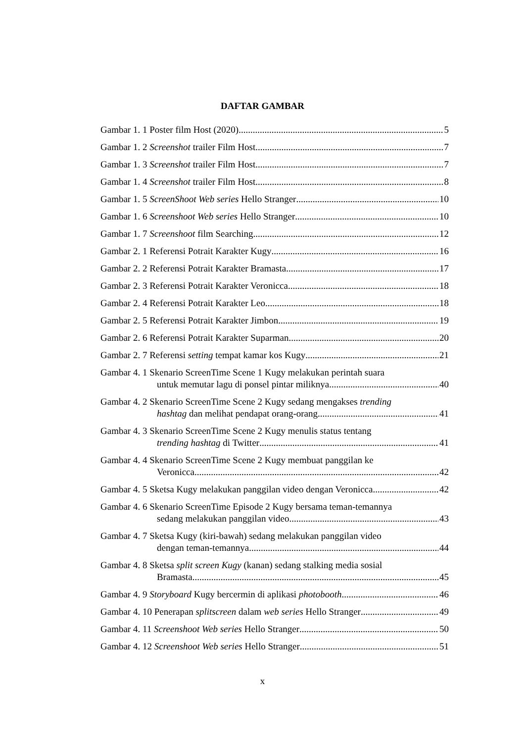DAFTAR GAMBAR
Gambar 1. 1 Poster film Host (2020) 5
Gambar 1. 2 Screenshot trailer Film Host 7
Gambar 1. 3 Screenshot trailer Film Host 7
Gambar 1. 4 Screenshot trailer Film Host 8
Gambar 1. 5 ScreenShoot Web series Hello Stranger 10
Gambar 1. 6 Screenshoot Web series Hello Stranger 10
Gambar 1. 7 Screenshoot film Searching 12
Gambar 2. 1 Referensi Potrait Karakter Kugy 16
Gambar 2. 2 Referensi Potrait Karakter Bramasta 17
Gambar 2. 3 Referensi Potrait Karakter Veronicca 18
Gambar 2. 4 Referensi Potrait Karakter Leo 18
Gambar 2. 5 Referensi Potrait Karakter Jimbon 19
Gambar 2. 6 Referensi Potrait Karakter Suparman 20
Gambar 2. 7 Referensi setting tempat kamar kos Kugy 21
Gambar 4. 1 Skenario ScreenTime Scene 1 Kugy melakukan perintah suara
untuk memutar lagu di ponsel pintar miliknya 40
Gambar 4. 2 Skenario ScreenTime Scene 2 Kugy sedang mengakses trending
hashtag dan melihat pendapat orang-orang 41
Gambar 4. 3 Skenario ScreenTime Scene 2 Kugy menulis status tentang
trending hashtag di Twitter 41
Gambar 4. 4 Skenario ScreenTime Scene 2 Kugy membuat panggilan ke
Veronicca 42
Gambar 4. 5 Sketsa Kugy melakukan panggilan video dengan Veronicca 42
Gambar 4. 6 Skenario ScreenTime Episode 2 Kugy bersama teman-temannya
sedang melakukan panggilan video 43
Gambar 4. 7 Sketsa Kugy (kiri-bawah) sedang melakukan panggilan video
dengan teman-temannya 44
Gambar 4. 8 Sketsa split screen Kugy (kanan) sedang stalking media sosial
Bramasta 45
Gambar 4. 9 Storyboard Kugy bercermin di aplikasi photobooth. 46
Gambar 4. 10 Penerapan splitscreen dalam web series Hello Stranger 49
Gambar 4. 11 Screenshoot Web series Hello Stranger 50
Gambar 4. 12 Screenshoot Web series Hello Stranger 51
x